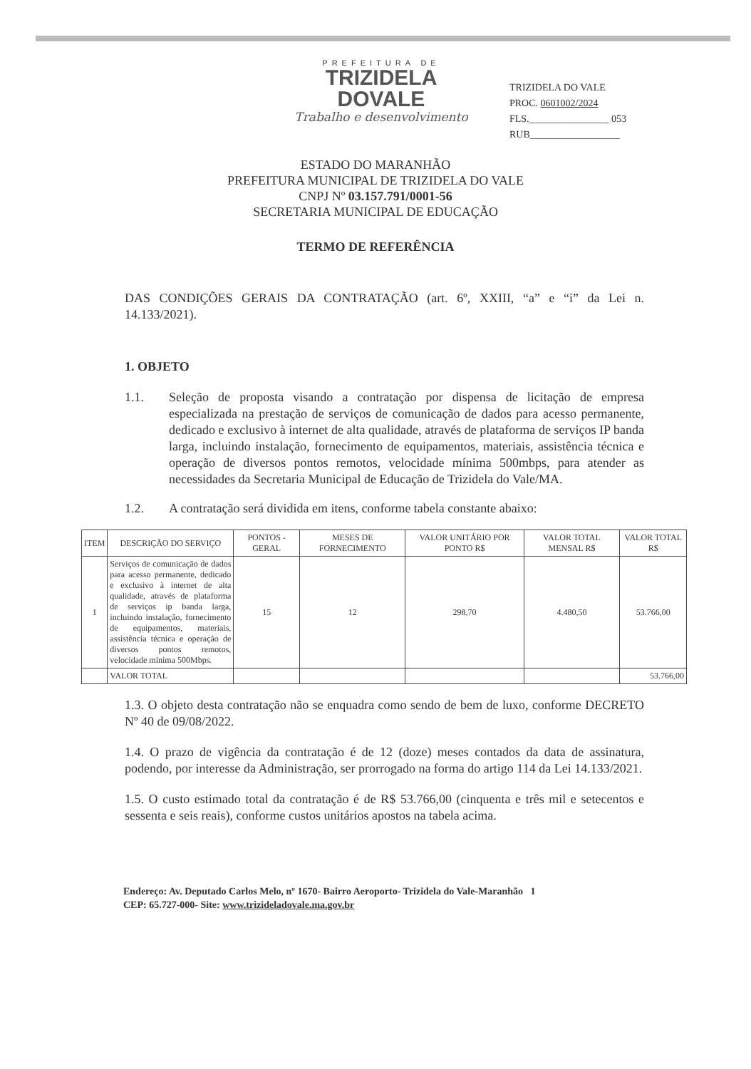PREFEITURA DE
TRIZIDELA
DOVALE
Trabalho e desenvolvimento
TRIZIDELA DO VALE
PROC. 0601002/2024
FLS.________________ 053
RUB__________________
ESTADO DO MARANHÃO
PREFEITURA MUNICIPAL DE TRIZIDELA DO VALE
CNPJ Nº 03.157.791/0001-56
SECRETARIA MUNICIPAL DE EDUCAÇÃO
TERMO DE REFERÊNCIA
DAS CONDIÇÕES GERAIS DA CONTRATAÇÃO (art. 6º, XXIII, “a” e “i” da Lei n. 14.133/2021).
1. OBJETO
1.1. Seleção de proposta visando a contratação por dispensa de licitação de empresa especializada na prestação de serviços de comunicação de dados para acesso permanente, dedicado e exclusivo à internet de alta qualidade, através de plataforma de serviços IP banda larga, incluindo instalação, fornecimento de equipamentos, materiais, assistência técnica e operação de diversos pontos remotos, velocidade mínima 500mbps, para atender as necessidades da Secretaria Municipal de Educação de Trizidela do Vale/MA.
1.2. A contratação será dividida em itens, conforme tabela constante abaixo:
| ITEM | DESCRIÇÃO DO SERVIÇO | PONTOS - GERAL | MESES DE FORNECIMENTO | VALOR UNITÁRIO POR PONTO R$ | VALOR TOTAL MENSAL R$ | VALOR TOTAL R$ |
| --- | --- | --- | --- | --- | --- | --- |
| 1 | Serviços de comunicação de dados para acesso permanente, dedicado e exclusivo à internet de alta qualidade, através de plataforma de serviços ip banda larga, incluindo instalação, fornecimento de equipamentos, materiais, assistência técnica e operação de diversos pontos remotos, velocidade mínima 500Mbps. | 15 | 12 | 298,70 | 4.480,50 | 53.766,00 |
| | VALOR TOTAL | | | | | 53.766,00 |
1.3. O objeto desta contratação não se enquadra como sendo de bem de luxo, conforme DECRETO Nº 40 de 09/08/2022.
1.4. O prazo de vigência da contratação é de 12 (doze) meses contados da data de assinatura, podendo, por interesse da Administração, ser prorrogado na forma do artigo 114 da Lei 14.133/2021.
1.5. O custo estimado total da contratação é de R$ 53.766,00 (cinquenta e três mil e setecentos e sessenta e seis reais), conforme custos unitários apostos na tabela acima.
Endereço: Av. Deputado Carlos Melo, nº 1670- Bairro Aeroporto- Trizidela do Vale-Maranhão 1
CEP: 65.727-000- Site: www.trizideladovale.ma.gov.br